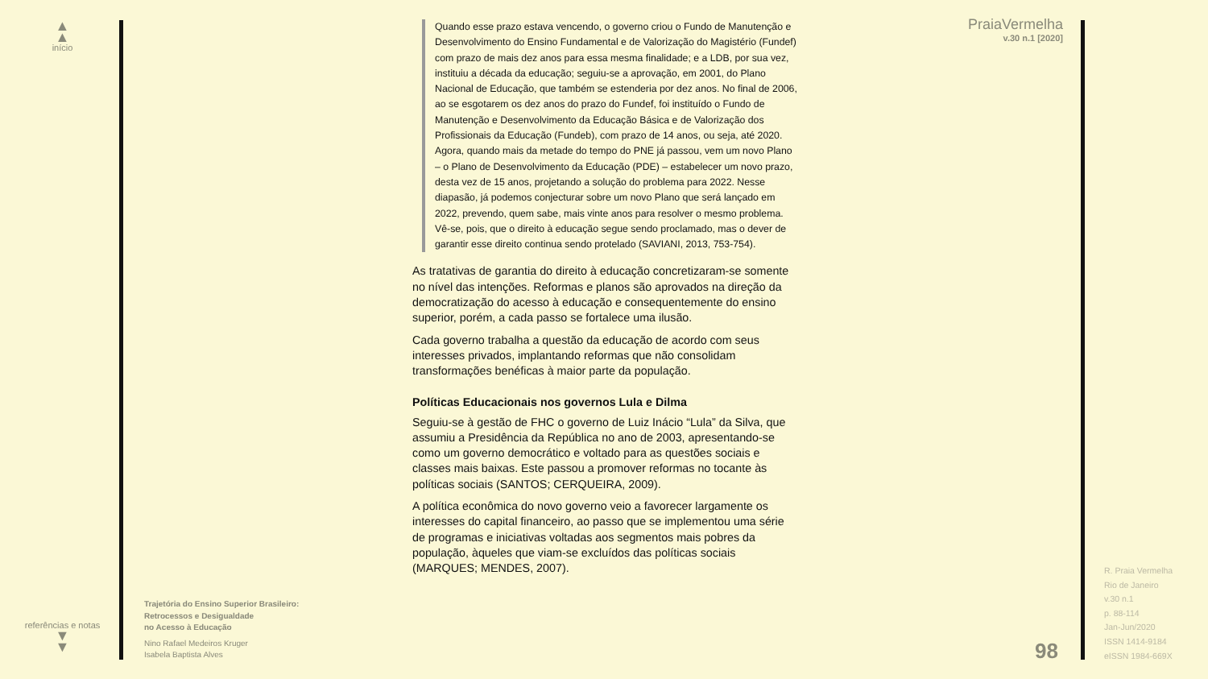▲
▲
início
referências e notas
▼
▼
PraiaVermelha
v.30 n.1 [2020]
Quando esse prazo estava vencendo, o governo criou o Fundo de Manutenção e Desenvolvimento do Ensino Fundamental e de Valorização do Magistério (Fundef) com prazo de mais dez anos para essa mesma finalidade; e a LDB, por sua vez, instituiu a década da educação; seguiu-se a aprovação, em 2001, do Plano Nacional de Educação, que também se estenderia por dez anos. No final de 2006, ao se esgotarem os dez anos do prazo do Fundef, foi instituído o Fundo de Manutenção e Desenvolvimento da Educação Básica e de Valorização dos Profissionais da Educação (Fundeb), com prazo de 14 anos, ou seja, até 2020. Agora, quando mais da metade do tempo do PNE já passou, vem um novo Plano – o Plano de Desenvolvimento da Educação (PDE) – estabelecer um novo prazo, desta vez de 15 anos, projetando a solução do problema para 2022. Nesse diapasão, já podemos conjecturar sobre um novo Plano que será lançado em 2022, prevendo, quem sabe, mais vinte anos para resolver o mesmo problema. Vê-se, pois, que o direito à educação segue sendo proclamado, mas o dever de garantir esse direito continua sendo protelado (SAVIANI, 2013, 753-754).
As tratativas de garantia do direito à educação concretizaram-se somente no nível das intenções. Reformas e planos são aprovados na direção da democratização do acesso à educação e consequentemente do ensino superior, porém, a cada passo se fortalece uma ilusão.
Cada governo trabalha a questão da educação de acordo com seus interesses privados, implantando reformas que não consolidam transformações benéficas à maior parte da população.
Políticas Educacionais nos governos Lula e Dilma
Seguiu-se à gestão de FHC o governo de Luiz Inácio “Lula” da Silva, que assumiu a Presidência da República no ano de 2003, apresentando-se como um governo democrático e voltado para as questões sociais e classes mais baixas. Este passou a promover reformas no tocante às políticas sociais (SANTOS; CERQUEIRA, 2009).
A política econômica do novo governo veio a favorecer largamente os interesses do capital financeiro, ao passo que se implementou uma série de programas e iniciativas voltadas aos segmentos mais pobres da população, àqueles que viam-se excluídos das políticas sociais (MARQUES; MENDES, 2007).
Trajetória do Ensino Superior Brasileiro:
Retrocessos e Desigualdade
no Acesso à Educação
Nino Rafael Medeiros Kruger
Isabela Baptista Alves
98
R. Praia Vermelha
Rio de Janeiro
v.30 n.1
p. 88-114
Jan-Jun/2020
ISSN 1414-9184
eISSN 1984-669X